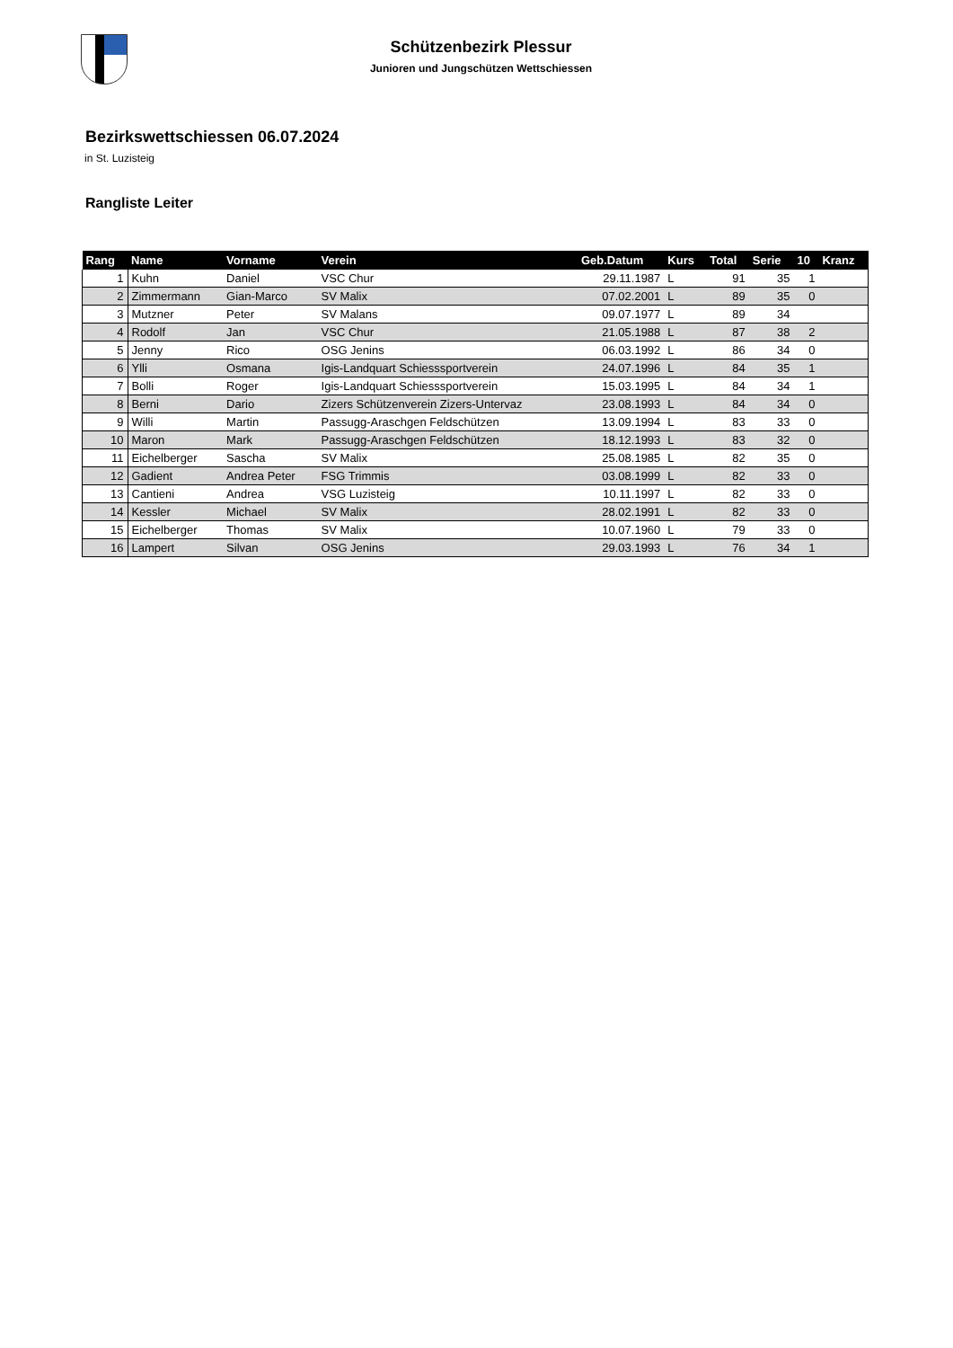Schützenbezirk Plessur
Junioren und Jungschützen Wettschiessen
Bezirkswettschiessen 06.07.2024
in St. Luzisteig
Rangliste Leiter
| Rang | Name | Vorname | Verein | Geb.Datum | Kurs | Total | Serie | 10 | Kranz |
| --- | --- | --- | --- | --- | --- | --- | --- | --- | --- |
| 1 | Kuhn | Daniel | VSC Chur | 29.11.1987 | L | 91 | 35 | 1 | |
| 2 | Zimmermann | Gian-Marco | SV Malix | 07.02.2001 | L | 89 | 35 | 0 | |
| 3 | Mutzner | Peter | SV Malans | 09.07.1977 | L | 89 | 34 | | |
| 4 | Rodolf | Jan | VSC Chur | 21.05.1988 | L | 87 | 38 | 2 | |
| 5 | Jenny | Rico | OSG Jenins | 06.03.1992 | L | 86 | 34 | 0 | |
| 6 | Ylli | Osmana | Igis-Landquart Schiesssportverein | 24.07.1996 | L | 84 | 35 | 1 | |
| 7 | Bolli | Roger | Igis-Landquart Schiesssportverein | 15.03.1995 | L | 84 | 34 | 1 | |
| 8 | Berni | Dario | Zizers Schützenverein Zizers-Untervaz | 23.08.1993 | L | 84 | 34 | 0 | |
| 9 | Willi | Martin | Passugg-Araschgen Feldschützen | 13.09.1994 | L | 83 | 33 | 0 | |
| 10 | Maron | Mark | Passugg-Araschgen Feldschützen | 18.12.1993 | L | 83 | 32 | 0 | |
| 11 | Eichelberger | Sascha | SV Malix | 25.08.1985 | L | 82 | 35 | 0 | |
| 12 | Gadient | Andrea Peter | FSG Trimmis | 03.08.1999 | L | 82 | 33 | 0 | |
| 13 | Cantieni | Andrea | VSG Luzisteig | 10.11.1997 | L | 82 | 33 | 0 | |
| 14 | Kessler | Michael | SV Malix | 28.02.1991 | L | 82 | 33 | 0 | |
| 15 | Eichelberger | Thomas | SV Malix | 10.07.1960 | L | 79 | 33 | 0 | |
| 16 | Lampert | Silvan | OSG Jenins | 29.03.1993 | L | 76 | 34 | 1 | |